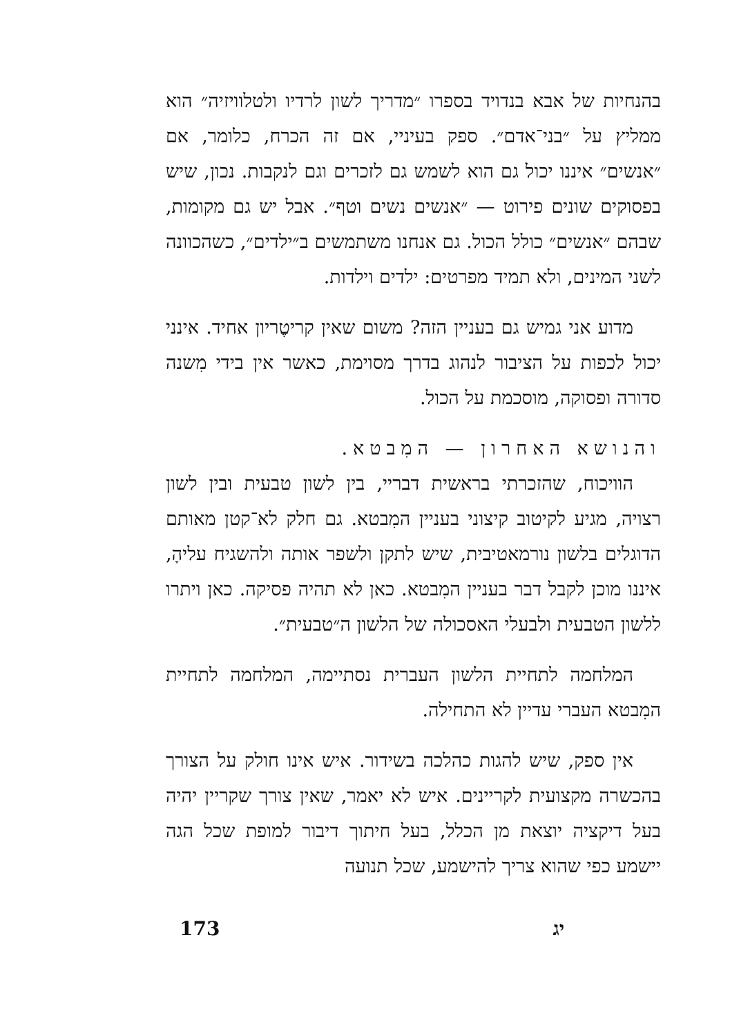בהנחיות של אבא בנדויד בספרו ״מדריך לשון לרדיו ולטלוויזיה״ הוא ממליץ על ״בני־אדם״. ספק בעיניי, אם זה הכרח, כלומר, אם ״אנשים״ איננו יכול גם הוא לשמש גם לזכרים וגם לנקבות. נכון, שיש בפסוקים שונים פירוט — ״אנשים נשים וטף״. אבל יש גם מקומות, שבהם ״אנשים״ כולל הכול. גם אנחנו משתמשים ב״ילדים״, כשהכוונה לשני המינים, ולא תמיד מפרטים: ילדים וילדות.
מדוע אני גמיש גם בעניין הזה? משום שאין קריטֶריון אחיד. אינני יכול לכפות על הציבור לנהוג בדרך מסוימת, כאשר אין בידי מִשנה סדורה ופסוקה, מוסכמת על הכול.
והנושא האחרון — המִבטא.
הוויכוח, שהזכרתי בראשית דבריי, בין לשון טבעית ובין לשון רצויה, מגיע לקיטוב קיצוני בעניין המִבטא. גם חלק לא־קטן מאותם הדוגלים בלשון נורמאטיבית, שיש לתקן ולשפר אותה ולהשגיח עליהָ, איננו מוכן לקבל דבר בעניין המִבטא. כאן לא תהיה פסיקה. כאן ויתרו ללשון הטבעית ולבעלי האסכולה של הלשון ה״טבעית״.
המלחמה לתחיית הלשון העברית נסתיימה, המלחמה לתחיית המִבטא העברי עדיין לא התחילה.
אין ספק, שיש להגות כהלכה בשידור. איש אינו חולק על הצורך בהכשרה מקצועית לקריינים. איש לא יאמר, שאין צורך שקריין יהיה בעל דיקציה יוצאת מן הכלל, בעל חיתוך דיבור למופת שכל הגה יישמע כפי שהוא צריך להישמע, שכל תנועה
173 יג